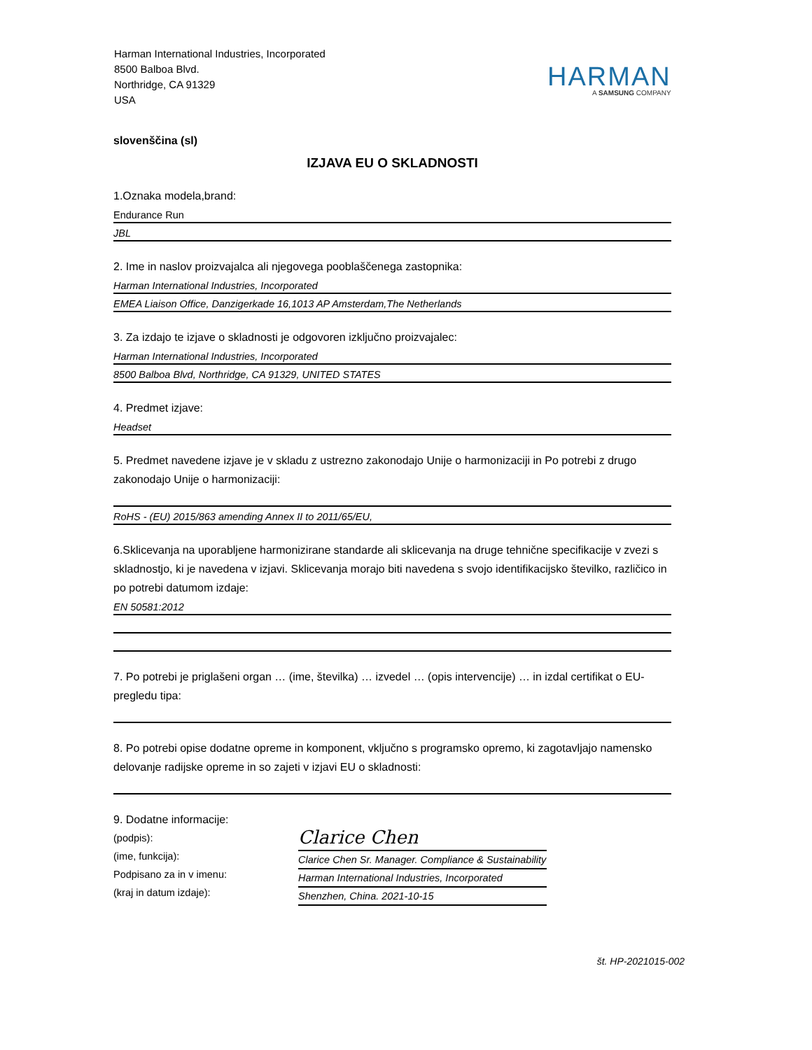Harman International Industries, Incorporated
8500 Balboa Blvd.
Northridge, CA 91329
USA
HARMAN
A SAMSUNG COMPANY
slovenščina (sl)
IZJAVA EU O SKLADNOSTI
1.Oznaka modela,brand:
Endurance Run
JBL
2. Ime in naslov proizvajalca ali njegovega pooblaščenega zastopnika:
Harman International Industries, Incorporated
EMEA Liaison Office, Danzigerkade 16,1013 AP Amsterdam,The Netherlands
3. Za izdajo te izjave o skladnosti je odgovoren izključno proizvajalec:
Harman International Industries, Incorporated
8500 Balboa Blvd, Northridge, CA 91329, UNITED STATES
4. Predmet izjave:
Headset
5. Predmet navedene izjave je v skladu z ustrezno zakonodajo Unije o harmonizaciji in Po potrebi z drugo zakonodajo Unije o harmonizaciji:
RoHS - (EU) 2015/863 amending Annex II to 2011/65/EU,
6.Sklicevanja na uporabljene harmonizirane standarde ali sklicevanja na druge tehnične specifikacije v zvezi s skladnostjo, ki je navedena v izjavi. Sklicevanja morajo biti navedena s svojo identifikacijsko številko, različico in po potrebi datumom izdaje:
EN 50581:2012
7. Po potrebi je priglašeni organ … (ime, številka) … izvedel … (opis intervencije) … in izdal certifikat o EU-pregledu tipa:
8. Po potrebi opise dodatne opreme in komponent, vključno s programsko opremo, ki zagotavljajo namensko delovanje radijske opreme in so zajeti v izjavi EU o skladnosti:
9. Dodatne informacije:
(podpis):
(ime, funkcija):
Podpisano za in v imenu:
(kraj in datum izdaje):
Clarice Chen
Clarice Chen Sr. Manager. Compliance & Sustainability
Harman International Industries, Incorporated
Shenzhen, China. 2021-10-15
št. HP-2021015-002